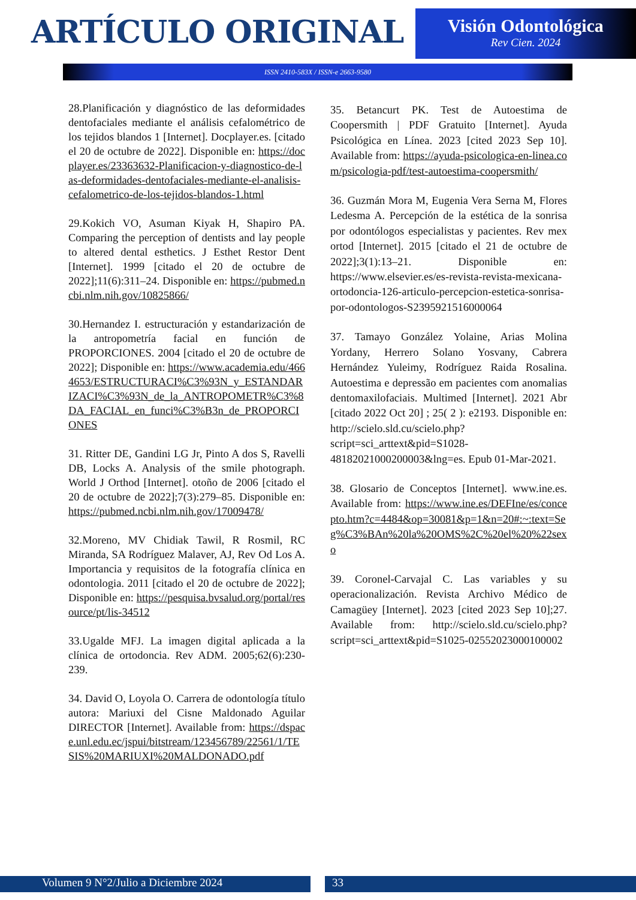ARTÍCULO ORIGINAL
Visión Odontológica
Rev Cien. 2024
ISSN 2410-583X / ISSN-e 2663-9580
28.Planificación y diagnóstico de las deformidades dentofaciales mediante el análisis cefalométrico de los tejidos blandos 1 [Internet]. Docplayer.es. [citado el 20 de octubre de 2022]. Disponible en: https://docplayer.es/23363632-Planificacion-y-diagnostico-de-las-deformidades-dentofaciales-mediante-el-analisis-cefalometrico-de-los-tejidos-blandos-1.html
29.Kokich VO, Asuman Kiyak H, Shapiro PA. Comparing the perception of dentists and lay people to altered dental esthetics. J Esthet Restor Dent [Internet]. 1999 [citado el 20 de octubre de 2022];11(6):311–24. Disponible en: https://pubmed.ncbi.nlm.nih.gov/10825866/
30.Hernandez I. estructuración y estandarización de la antropometría facial en función de PROPORCIONES. 2004 [citado el 20 de octubre de 2022]; Disponible en: https://www.academia.edu/4664653/ESTRUCTURACI%C3%93N_y_ESTANDARIZACI%C3%93N_de_la_ANTROPOMETR%C3%8DA_FACIAL_en_funci%C3%B3n_de_PROPORCIONES
31. Ritter DE, Gandini LG Jr, Pinto A dos S, Ravelli DB, Locks A. Analysis of the smile photograph. World J Orthod [Internet]. otoño de 2006 [citado el 20 de octubre de 2022];7(3):279–85. Disponible en: https://pubmed.ncbi.nlm.nih.gov/17009478/
32.Moreno, MV Chidiak Tawil, R Rosmil, RC Miranda, SA Rodríguez Malaver, AJ, Rev Od Los A. Importancia y requisitos de la fotografía clínica en odontologia. 2011 [citado el 20 de octubre de 2022]; Disponible en: https://pesquisa.bvsalud.org/portal/resource/pt/lis-34512
33.Ugalde MFJ. La imagen digital aplicada a la clínica de ortodoncia. Rev ADM. 2005;62(6):230-239.
34. David O, Loyola O. Carrera de odontología título autora: Mariuxi del Cisne Maldonado Aguilar DIRECTOR [Internet]. Available from: https://dspace.unl.edu.ec/jspui/bitstream/123456789/22561/1/TESIS%20MARIUXI%20MALDONADO.pdf
35. Betancurt PK. Test de Autoestima de Coopersmith | PDF Gratuito [Internet]. Ayuda Psicológica en Línea. 2023 [cited 2023 Sep 10]. Available from: https://ayuda-psicologica-en-linea.com/psicologia-pdf/test-autoestima-coopersmith/
36. Guzmán Mora M, Eugenia Vera Serna M, Flores Ledesma A. Percepción de la estética de la sonrisa por odontólogos especialistas y pacientes. Rev mex ortod [Internet]. 2015 [citado el 21 de octubre de 2022];3(1):13–21. Disponible en: https://www.elsevier.es/es-revista-revista-mexicana-ortodoncia-126-articulo-percepcion-estetica-sonrisa-por-odontologos-S2395921516000064
37. Tamayo González Yolaine, Arias Molina Yordany, Herrero Solano Yosvany, Cabrera Hernández Yuleimy, Rodríguez Raida Rosalina. Autoestima e depressão em pacientes com anomalias dentomaxilofaciais. Multimed [Internet]. 2021 Abr [citado 2022 Oct 20] ; 25( 2 ): e2193. Disponible en: http://scielo.sld.cu/scielo.php?script=sci_arttext&pid=S1028-48182021000200003&lng=es. Epub 01-Mar-2021.
38. Glosario de Conceptos [Internet]. www.ine.es. Available from: https://www.ine.es/DEFIne/es/concepto.htm?c=4484&op=30081&p=1&n=20#:~:text=Seg%C3%BAn%20la%20OMS%2C%20el%20%22sexo
39. Coronel-Carvajal C. Las variables y su operacionalización. Revista Archivo Médico de Camagüey [Internet]. 2023 [cited 2023 Sep 10];27. Available from: http://scielo.sld.cu/scielo.php?script=sci_arttext&pid=S1025-02552023000100002
Volumen 9 N°2/Julio a Diciembre 2024 33